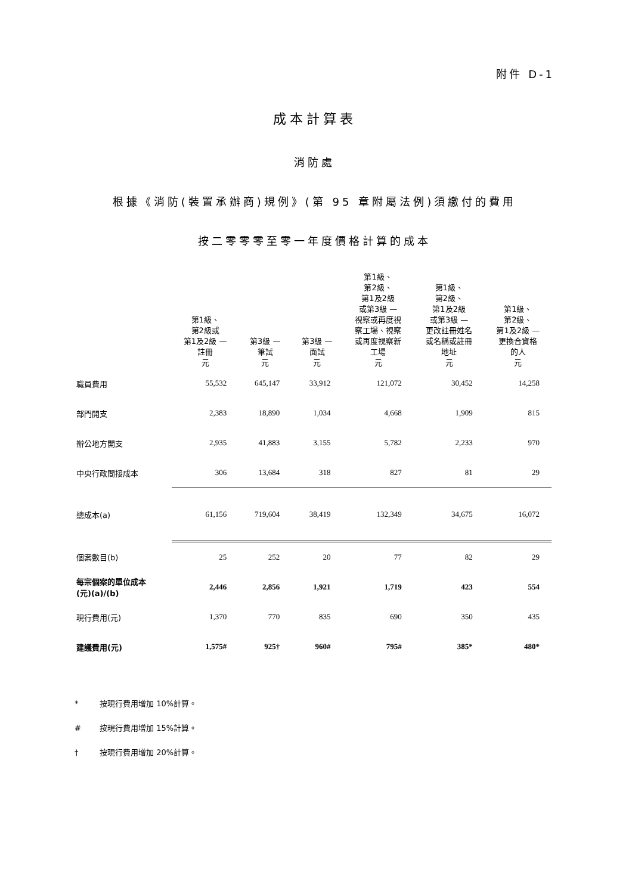附件 D-1
成本計算表
消防處
根據《消防(裝置承辦商)規例》(第 95 章附屬法例)須繳付的費用
按二零零零至零一年度價格計算的成本
| | 第1級、 第2級或 第1及2級 — 註冊 | 第3級 — 筆試 | 第3級 — 面試 | 第1級、 第2級、 第1及2級 或第3級 — 視察或再度視 察工場、視察 或再度視察新 工場 | 第1級、 第2級、 第1及2級 或第3級 — 更改註冊姓名 或名稱或註冊 地址 | 第1級、 第2級、 第1及2級 — 更換合資格 的人 |
| --- | --- | --- | --- | --- | --- | --- |
| | 元 | 元 | 元 | 元 | 元 | 元 |
| 職員費用 | 55,532 | 645,147 | 33,912 | 121,072 | 30,452 | 14,258 |
| 部門開支 | 2,383 | 18,890 | 1,034 | 4,668 | 1,909 | 815 |
| 辦公地方開支 | 2,935 | 41,883 | 3,155 | 5,782 | 2,233 | 970 |
| 中央行政間接成本 | 306 | 13,684 | 318 | 827 | 81 | 29 |
| 總成本(a) | 61,156 | 719,604 | 38,419 | 132,349 | 34,675 | 16,072 |
| 個案數目(b) | 25 | 252 | 20 | 77 | 82 | 29 |
| 每宗個案的單位成本 (元)(a)/(b) | 2,446 | 2,856 | 1,921 | 1,719 | 423 | 554 |
| 現行費用(元) | 1,370 | 770 | 835 | 690 | 350 | 435 |
| 建議費用(元) | 1,575# | 925† | 960# | 795# | 385* | 480* |
* 按現行費用增加 10%計算。
# 按現行費用增加 15%計算。
† 按現行費用增加 20%計算。